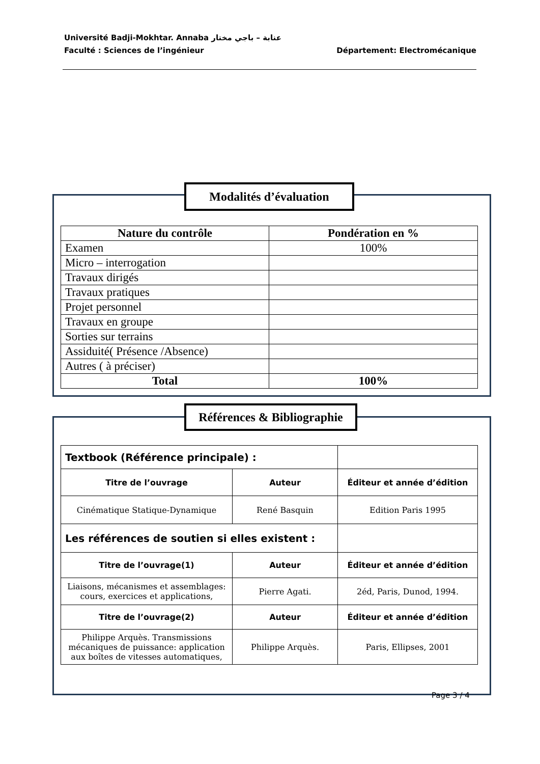Université Badji-Mokhtar. Annaba عنابة – باجي مختار
Faculté : Sciences de l’ingénieur Département: Electromécanique
Modalités d’évaluation
| Nature du contrôle | Pondération en % |
| Examen | 100% |
| Micro – interrogation | |
| Travaux dirigés | |
| Travaux pratiques | |
| Projet personnel | |
| Travaux en groupe | |
| Sorties sur terrains | |
| Assiduité( Présence /Absence) | |
| Autres ( à préciser) | |
| Total | 100% |
Références & Bibliographie
| Textbook (Référence principale) : | | |
| Titre de l’ouvrage | Auteur | Éditeur et année d’édition |
| Cinématique Statique-Dynamique | René Basquin | Edition Paris 1995 |
| Les références de soutien si elles existent : | | |
| Titre de l’ouvrage(1) | Auteur | Éditeur et année d’édition |
| Liaisons, mécanismes et assemblages: cours, exercices et applications, | Pierre Agati. | 2éd, Paris, Dunod, 1994. |
| Titre de l’ouvrage(2) | Auteur | Éditeur et année d’édition |
| Philippe Arquès. Transmissions mécaniques de puissance: application aux boîtes de vitesses automatiques, | Philippe Arquès. | Paris, Ellipses, 2001 |
Page 3 / 4